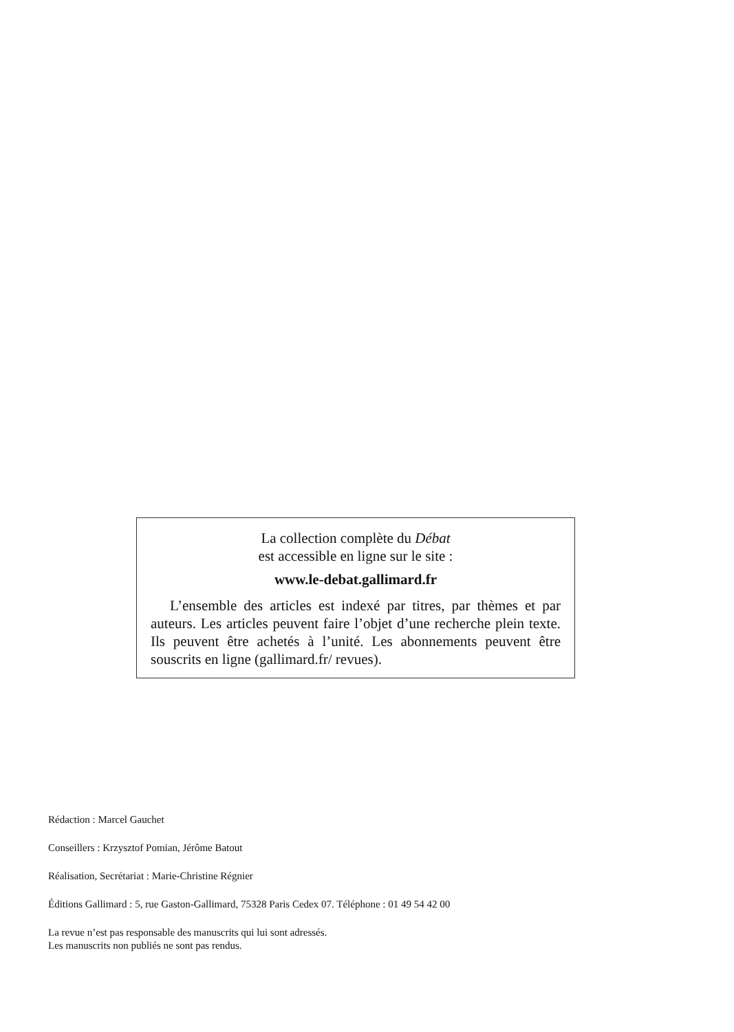La collection complète du Débat
est accessible en ligne sur le site :
www.le-debat.gallimard.fr
L’ensemble des articles est indexé par titres, par thèmes et par auteurs. Les articles peuvent faire l’objet d’une recherche plein texte. Ils peuvent être achetés à l’unité. Les abonnements peuvent être souscrits en ligne (gallimard.fr/ revues).
Rédaction : Marcel Gauchet
Conseillers : Krzysztof Pomian, Jérôme Batout
Réalisation, Secrétariat : Marie-Christine Régnier
Éditions Gallimard : 5, rue Gaston-Gallimard, 75328 Paris Cedex 07. Téléphone : 01 49 54 42 00
La revue n’est pas responsable des manuscrits qui lui sont adressés.
Les manuscrits non publiés ne sont pas rendus.